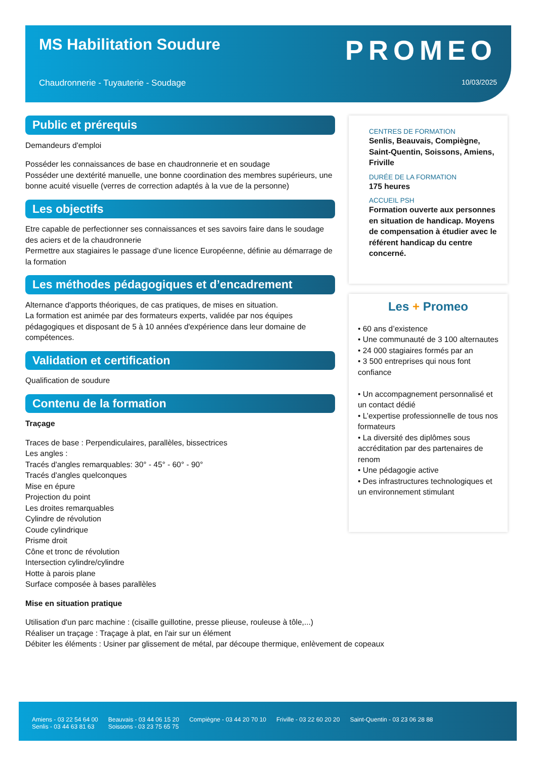MS Habilitation Soudure PROMEO
Chaudronnerie - Tuyauterie - Soudage
10/03/2025
Public et prérequis
Demandeurs d'emploi
Posséder les connaissances de base en chaudronnerie et en soudage
Posséder une dextérité manuelle, une bonne coordination des membres supérieurs, une bonne acuité visuelle (verres de correction adaptés à la vue de la personne)
Les objectifs
Etre capable de perfectionner ses connaissances et ses savoirs faire dans le soudage des aciers et de la chaudronnerie
Permettre aux stagiaires le passage d'une licence Européenne, définie au démarrage de la formation
Les méthodes pédagogiques et d’encadrement
Alternance d'apports théoriques, de cas pratiques, de mises en situation.
La formation est animée par des formateurs experts, validée par nos équipes pédagogiques et disposant de 5 à 10 années d'expérience dans leur domaine de compétences.
Validation et certification
Qualification de soudure
Contenu de la formation
Traçage
Traces de base : Perpendiculaires, parallèles, bissectrices
Les angles :
Tracés d'angles remarquables: 30° - 45° - 60° - 90°
Tracés d'angles quelconques
Mise en épure
Projection du point
Les droites remarquables
Cylindre de révolution
Coude cylindrique
Prisme droit
Cône et tronc de révolution
Intersection cylindre/cylindre
Hotte à parois plane
Surface composée à bases parallèles
Mise en situation pratique
Utilisation d'un parc machine : (cisaille guillotine, presse plieuse, rouleuse à tôle,...)
Réaliser un traçage : Traçage à plat, en l'air sur un élément
Débiter les éléments : Usiner par glissement de métal, par découpe thermique, enlèvement de copeaux
CENTRES DE FORMATION
Senlis, Beauvais, Compiègne, Saint-Quentin, Soissons, Amiens, Friville
DURÉE DE LA FORMATION
175 heures
ACCUEIL PSH
Formation ouverte aux personnes en situation de handicap. Moyens de compensation à étudier avec le référent handicap du centre concerné.
Les + Promeo
• 60 ans d’existence
• Une communauté de 3 100 alternautes
• 24 000 stagiaires formés par an
• 3 500 entreprises qui nous font confiance
• Un accompagnement personnalisé et un contact dédié
• L’expertise professionnelle de tous nos formateurs
• La diversité des diplômes sous accréditation par des partenaires de renom
• Une pédagogie active
• Des infrastructures technologiques et un environnement stimulant
Amiens - 03 22 54 64 00
Senlis - 03 44 63 81 63
Beauvais - 03 44 06 15 20
Soissons - 03 23 75 65 75
Compiègne - 03 44 20 70 10 Friville - 03 22 60 20 20 Saint-Quentin - 03 23 06 28 88